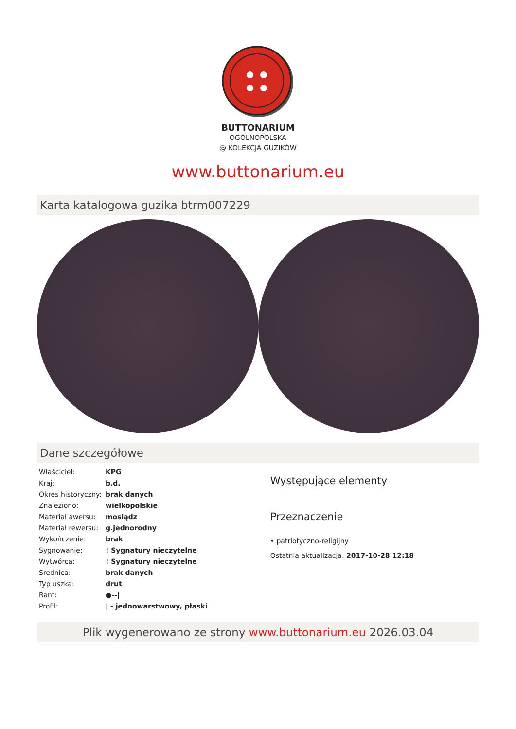BUTTONARIUM
OGÓLNOPOLSKA
@ KOLEKCJA GUZIKÓW
www.buttonarium.eu
Karta katalogowa guzika btrm007229
Dane szczegółowe
| Właściciel: | KPG |
| Kraj: | b.d. |
| Okres historyczny: | brak danych |
| Znaleziono: | wielkopolskie |
| Materiał awersu: | mosiądz |
| Materiał rewersu: | g.jednorodny |
| Wykończenie: | brak |
| Sygnowanie: | ! Sygnatury nieczytelne |
| Wytwórca: | ! Sygnatury nieczytelne |
| Średnica: | brak danych |
| Typ uszka: | drut |
| Rant: | ●--/ |
| Profil: | / - jednowarstwowy, płaski |
Występujące elementy
Przeznaczenie
• patriotyczno-religijny
Ostatnia aktualizacja: 2017-10-28 12:18
Plik wygenerowano ze strony www.buttonarium.eu 2026.03.04